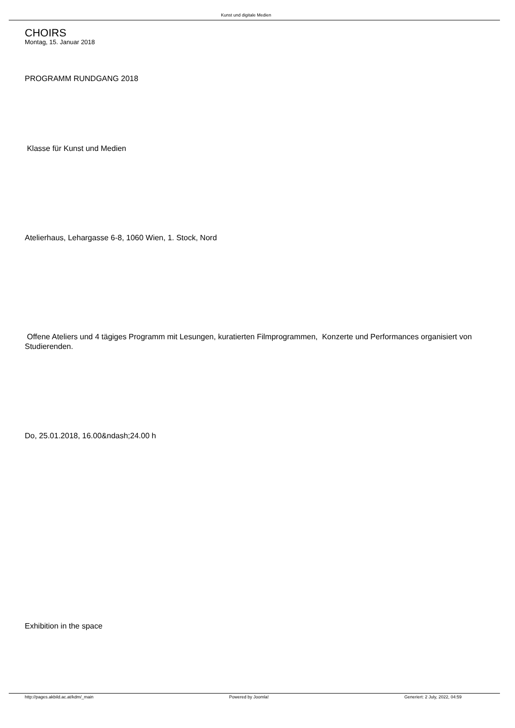Kunst und digitale Medien
CHOIRS
Montag, 15. Januar 2018
PROGRAMM RUNDGANG 2018
Klasse für Kunst und Medien
Atelierhaus, Lehargasse 6-8, 1060 Wien, 1. Stock, Nord
Offene Ateliers und 4 tägiges Programm mit Lesungen, kuratierten Filmprogrammen, Konzerte und Performances organisiert von Studierenden.
Do, 25.01.2018, 16.00&ndash;24.00 h
Exhibition in the space
http://pages.akbild.ac.at/kdm/_main Powered by Joomla! Generiert: 2 July, 2022, 04:59